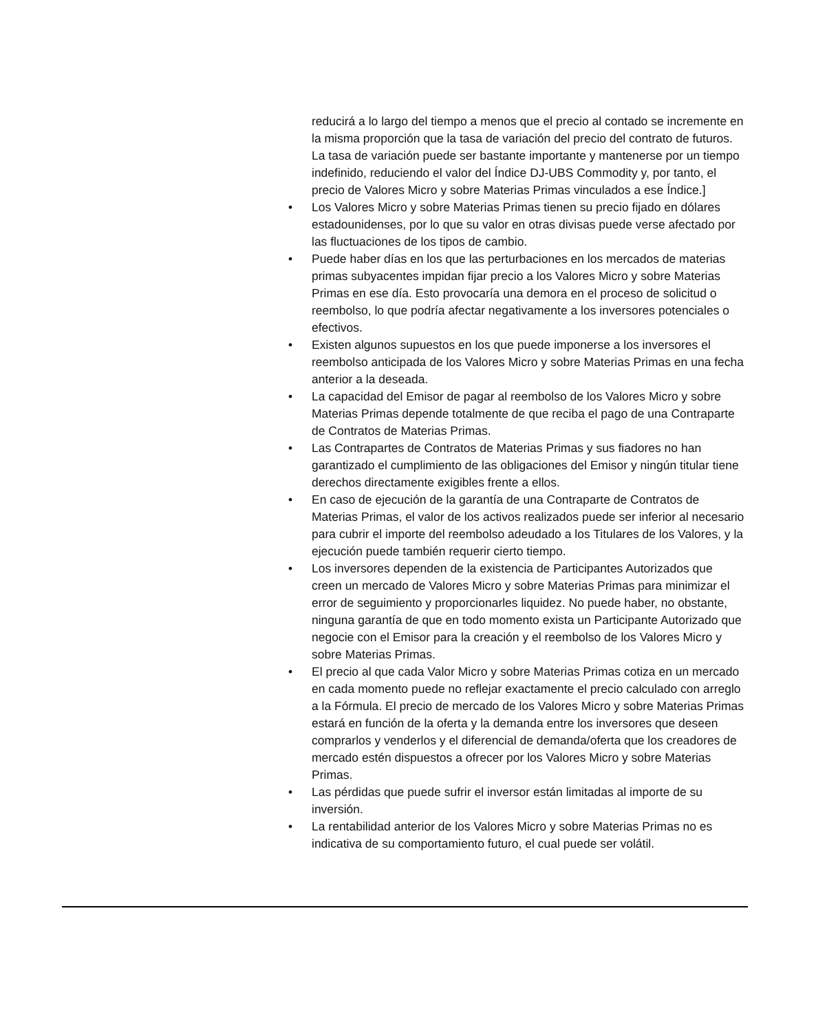reducirá a lo largo del tiempo a menos que el precio al contado se incremente en la misma proporción que la tasa de variación del precio del contrato de futuros. La tasa de variación puede ser bastante importante y mantenerse por un tiempo indefinido, reduciendo el valor del Índice DJ-UBS Commodity y, por tanto, el precio de Valores Micro y sobre Materias Primas vinculados a ese Índice.]
• Los Valores Micro y sobre Materias Primas tienen su precio fijado en dólares estadounidenses, por lo que su valor en otras divisas puede verse afectado por las fluctuaciones de los tipos de cambio.
• Puede haber días en los que las perturbaciones en los mercados de materias primas subyacentes impidan fijar precio a los Valores Micro y sobre Materias Primas en ese día. Esto provocaría una demora en el proceso de solicitud o reembolso, lo que podría afectar negativamente a los inversores potenciales o efectivos.
• Existen algunos supuestos en los que puede imponerse a los inversores el reembolso anticipada de los Valores Micro y sobre Materias Primas en una fecha anterior a la deseada.
• La capacidad del Emisor de pagar al reembolso de los Valores Micro y sobre Materias Primas depende totalmente de que reciba el pago de una Contraparte de Contratos de Materias Primas.
• Las Contrapartes de Contratos de Materias Primas y sus fiadores no han garantizado el cumplimiento de las obligaciones del Emisor y ningún titular tiene derechos directamente exigibles frente a ellos.
• En caso de ejecución de la garantía de una Contraparte de Contratos de Materias Primas, el valor de los activos realizados puede ser inferior al necesario para cubrir el importe del reembolso adeudado a los Titulares de los Valores, y la ejecución puede también requerir cierto tiempo.
• Los inversores dependen de la existencia de Participantes Autorizados que creen un mercado de Valores Micro y sobre Materias Primas para minimizar el error de seguimiento y proporcionarles liquidez. No puede haber, no obstante, ninguna garantía de que en todo momento exista un Participante Autorizado que negocie con el Emisor para la creación y el reembolso de los Valores Micro y sobre Materias Primas.
• El precio al que cada Valor Micro y sobre Materias Primas cotiza en un mercado en cada momento puede no reflejar exactamente el precio calculado con arreglo a la Fórmula. El precio de mercado de los Valores Micro y sobre Materias Primas estará en función de la oferta y la demanda entre los inversores que deseen comprarlos y venderlos y el diferencial de demanda/oferta que los creadores de mercado estén dispuestos a ofrecer por los Valores Micro y sobre Materias Primas.
• Las pérdidas que puede sufrir el inversor están limitadas al importe de su inversión.
• La rentabilidad anterior de los Valores Micro y sobre Materias Primas no es indicativa de su comportamiento futuro, el cual puede ser volátil.